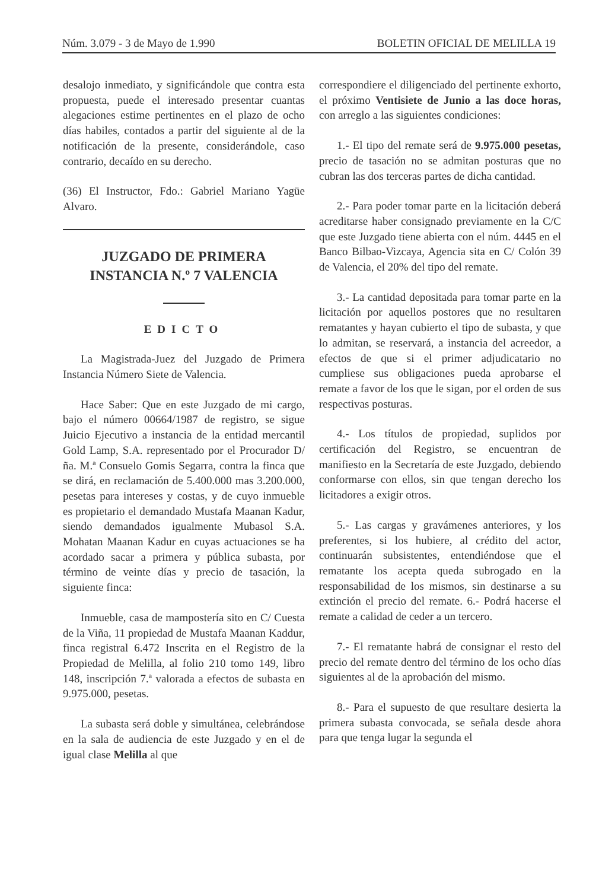Núm. 3.079 - 3 de Mayo de 1.990 BOLETIN OFICIAL DE MELILLA 19
desalojo inmediato, y significándole que contra esta propuesta, puede el interesado presentar cuantas alegaciones estime pertinentes en el plazo de ocho días habiles, contados a partir del siguiente al de la notificación de la presente, considerándole, caso contrario, decaído en su derecho.
(36) El Instructor, Fdo.: Gabriel Mariano Yagüe Alvaro.
JUZGADO DE PRIMERA
INSTANCIA N.º 7 VALENCIA
EDICTO
La Magistrada-Juez del Juzgado de Primera Instancia Número Siete de Valencia.
Hace Saber: Que en este Juzgado de mi cargo, bajo el número 00664/1987 de registro, se sigue Juicio Ejecutivo a instancia de la entidad mercantil Gold Lamp, S.A. representado por el Procurador D/ña. M.ª Consuelo Gomis Segarra, contra la finca que se dirá, en reclamación de 5.400.000 mas 3.200.000, pesetas para intereses y costas, y de cuyo inmueble es propietario el demandado Mustafa Maanan Kadur, siendo demandados igualmente Mubasol S.A. Mohatan Maanan Kadur en cuyas actuaciones se ha acordado sacar a primera y pública subasta, por término de veinte días y precio de tasación, la siguiente finca:
Inmueble, casa de mampostería sito en C/ Cuesta de la Viña, 11 propiedad de Mustafa Maanan Kaddur, finca registral 6.472 Inscrita en el Registro de la Propiedad de Melilla, al folio 210 tomo 149, libro 148, inscripción 7.ª valorada a efectos de subasta en 9.975.000, pesetas.
La subasta será doble y simultánea, celebrándose en la sala de audiencia de este Juzgado y en el de igual clase Melilla al que
correspondiere el diligenciado del pertinente exhorto, el próximo Ventisiete de Junio a las doce horas, con arreglo a las siguientes condiciones:
1.- El tipo del remate será de 9.975.000 pesetas, precio de tasación no se admitan posturas que no cubran las dos terceras partes de dicha cantidad.
2.- Para poder tomar parte en la licitación deberá acreditarse haber consignado previamente en la C/C que este Juzgado tiene abierta con el núm. 4445 en el Banco Bilbao-Vizcaya, Agencia sita en C/ Colón 39 de Valencia, el 20% del tipo del remate.
3.- La cantidad depositada para tomar parte en la licitación por aquellos postores que no resultaren rematantes y hayan cubierto el tipo de subasta, y que lo admitan, se reservará, a instancia del acreedor, a efectos de que si el primer adjudicatario no cumpliese sus obligaciones pueda aprobarse el remate a favor de los que le sigan, por el orden de sus respectivas posturas.
4.- Los títulos de propiedad, suplidos por certificación del Registro, se encuentran de manifiesto en la Secretaría de este Juzgado, debiendo conformarse con ellos, sin que tengan derecho los licitadores a exigir otros.
5.- Las cargas y gravámenes anteriores, y los preferentes, si los hubiere, al crédito del actor, continuarán subsistentes, entendiéndose que el rematante los acepta queda subrogado en la responsabilidad de los mismos, sin destinarse a su extinción el precio del remate. 6.- Podrá hacerse el remate a calidad de ceder a un tercero.
7.- El rematante habrá de consignar el resto del precio del remate dentro del término de los ocho días siguientes al de la aprobación del mismo.
8.- Para el supuesto de que resultare desierta la primera subasta convocada, se señala desde ahora para que tenga lugar la segunda el